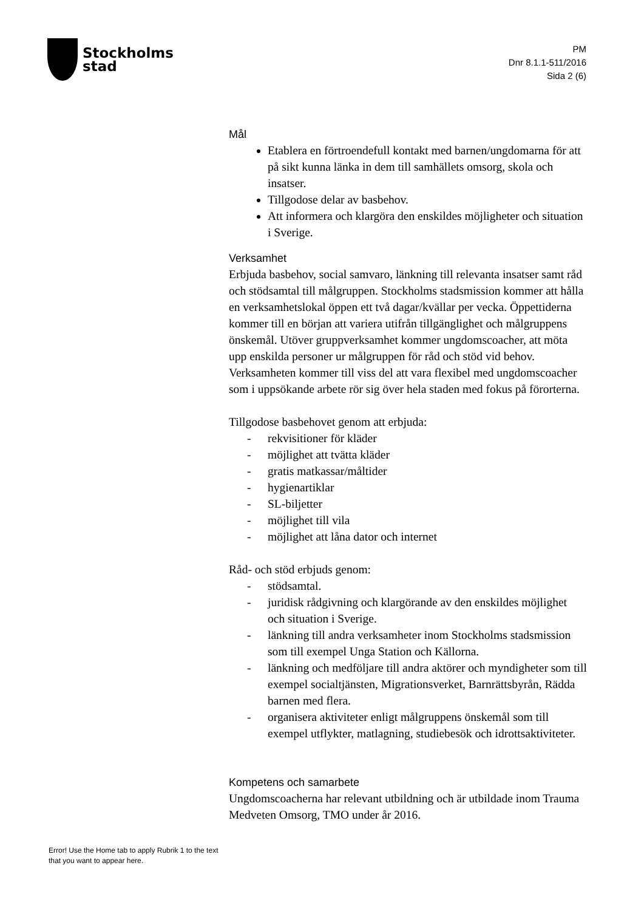Stockholms
stad
PM
Dnr 8.1.1-511/2016
Sida 2 (6)
Mål
Etablera en förtroendefull kontakt med barnen/ungdomarna för att på sikt kunna länka in dem till samhällets omsorg, skola och insatser.
Tillgodose delar av basbehov.
Att informera och klargöra den enskildes möjligheter och situation i Sverige.
Verksamhet
Erbjuda basbehov, social samvaro, länkning till relevanta insatser samt råd och stödsamtal till målgruppen. Stockholms stadsmission kommer att hålla en verksamhetslokal öppen ett två dagar/kvällar per vecka. Öppettiderna kommer till en början att variera utifrån tillgänglighet och målgruppens önskemål. Utöver gruppverksamhet kommer ungdomscoacher, att möta upp enskilda personer ur målgruppen för råd och stöd vid behov. Verksamheten kommer till viss del att vara flexibel med ungdomscoacher som i uppsökande arbete rör sig över hela staden med fokus på förorterna.
Tillgodose basbehovet genom att erbjuda:
- rekvisitioner för kläder
- möjlighet att tvätta kläder
- gratis matkassar/måltider
- hygienartiklar
- SL-biljetter
- möjlighet till vila
- möjlighet att låna dator och internet
Råd- och stöd erbjuds genom:
- stödsamtal.
- juridisk rådgivning och klargörande av den enskildes möjlighet och situation i Sverige.
- länkning till andra verksamheter inom Stockholms stadsmission som till exempel Unga Station och Källorna.
- länkning och medföljare till andra aktörer och myndigheter som till exempel socialtjänsten, Migrationsverket, Barnrättsbyrån, Rädda barnen med flera.
- organisera aktiviteter enligt målgruppens önskemål som till exempel utflykter, matlagning, studiebesök och idrottsaktiviteter.
Kompetens och samarbete
Ungdomscoacherna har relevant utbildning och är utbildade inom Trauma Medveten Omsorg, TMO under år 2016.
Error! Use the Home tab to apply Rubrik 1 to the text that you want to appear here.